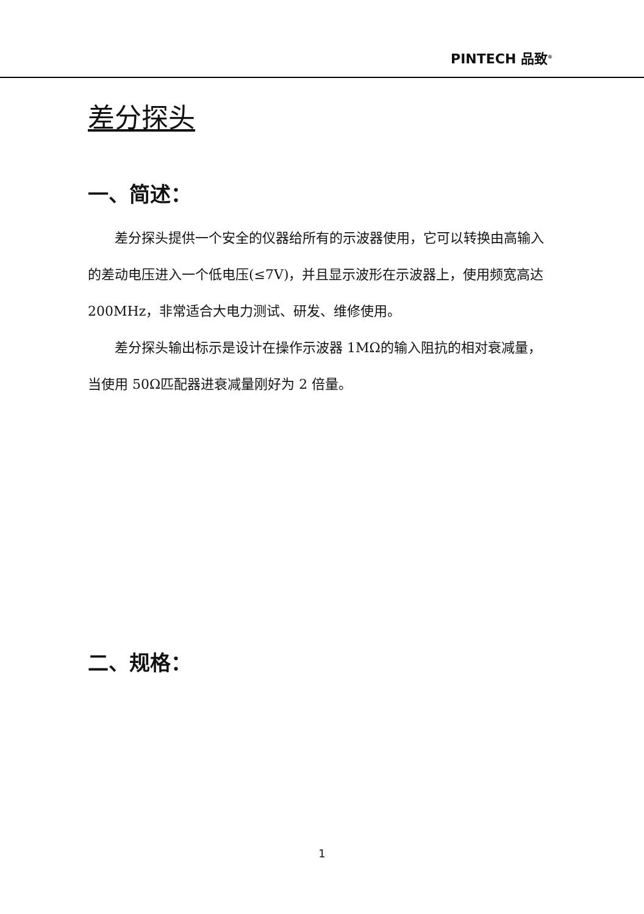PINTECH 品致<sup>®</sup>
差分探头
一、简述：
差分探头提供一个安全的仪器给所有的示波器使用，它可以转换由高输入的差动电压进入一个低电压(≤7V)，并且显示波形在示波器上，使用频宽高达 200MHz，非常适合大电力测试、研发、维修使用。
差分探头输出标示是设计在操作示波器 1MΩ的输入阻抗的相对衰减量，当使用 50Ω匹配器进衰减量刚好为 2 倍量。
二、规格：
1